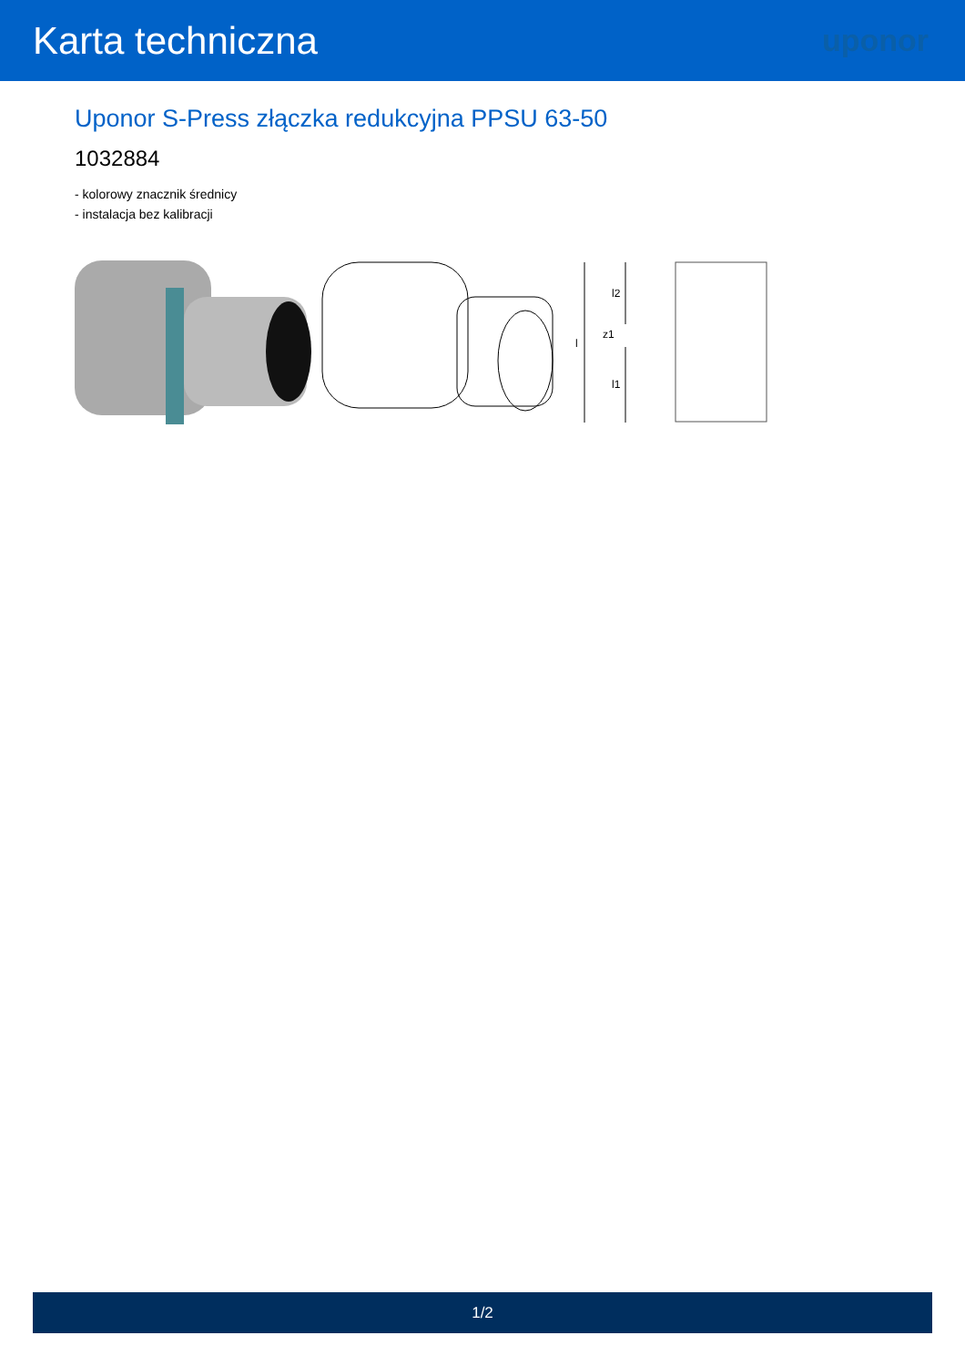Karta techniczna
uponor
Uponor S-Press złączka redukcyjna PPSU 63-50
1032884
- kolorowy znacznik średnicy
- instalacja bez kalibracji
l
l2
l1
z1
1/2